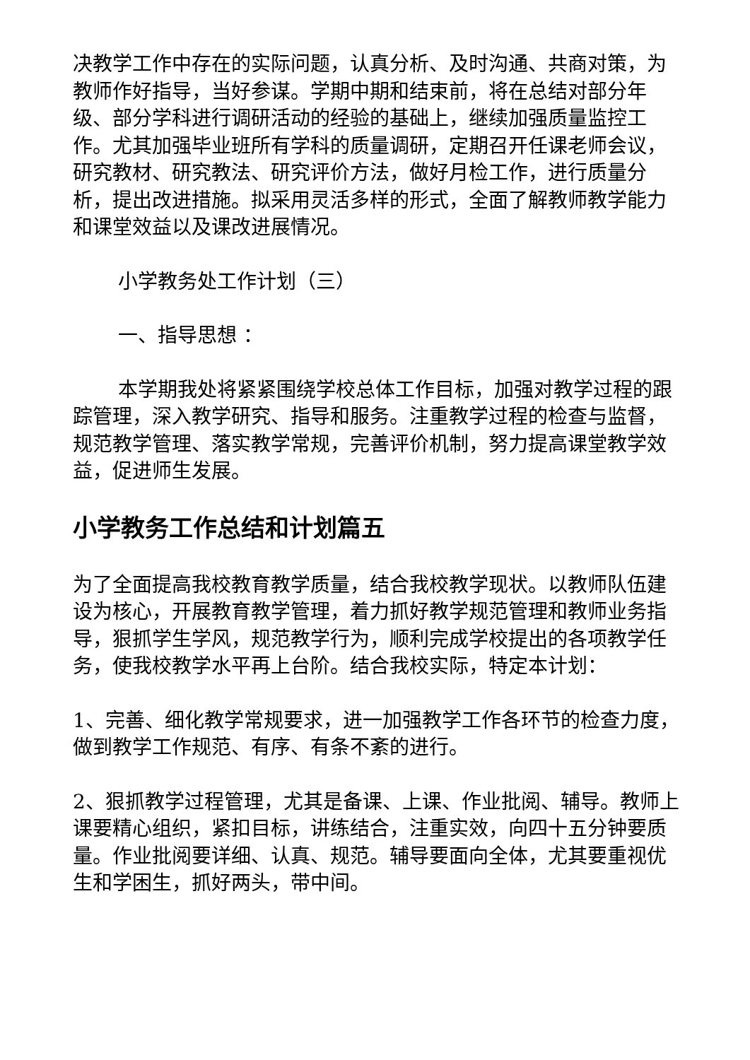决教学工作中存在的实际问题，认真分析、及时沟通、共商对策，为教师作好指导，当好参谋。学期中期和结束前，将在总结对部分年级、部分学科进行调研活动的经验的基础上，继续加强质量监控工作。尤其加强毕业班所有学科的质量调研，定期召开任课老师会议，研究教材、研究教法、研究评价方法，做好月检工作，进行质量分析，提出改进措施。拟采用灵活多样的形式，全面了解教师教学能力和课堂效益以及课改进展情况。
小学教务处工作计划（三）
一、指导思想 ：
本学期我处将紧紧围绕学校总体工作目标，加强对教学过程的跟踪管理，深入教学研究、指导和服务。注重教学过程的检查与监督，规范教学管理、落实教学常规，完善评价机制，努力提高课堂教学效益，促进师生发展。
小学教务工作总结和计划篇五
为了全面提高我校教育教学质量，结合我校教学现状。以教师队伍建设为核心，开展教育教学管理，着力抓好教学规范管理和教师业务指导，狠抓学生学风，规范教学行为，顺利完成学校提出的各项教学任务，使我校教学水平再上台阶。结合我校实际，特定本计划：
1、完善、细化教学常规要求，进一加强教学工作各环节的检查力度，做到教学工作规范、有序、有条不紊的进行。
2、狠抓教学过程管理，尤其是备课、上课、作业批阅、辅导。教师上课要精心组织，紧扣目标，讲练结合，注重实效，向四十五分钟要质量。作业批阅要详细、认真、规范。辅导要面向全体，尤其要重视优生和学困生，抓好两头，带中间。